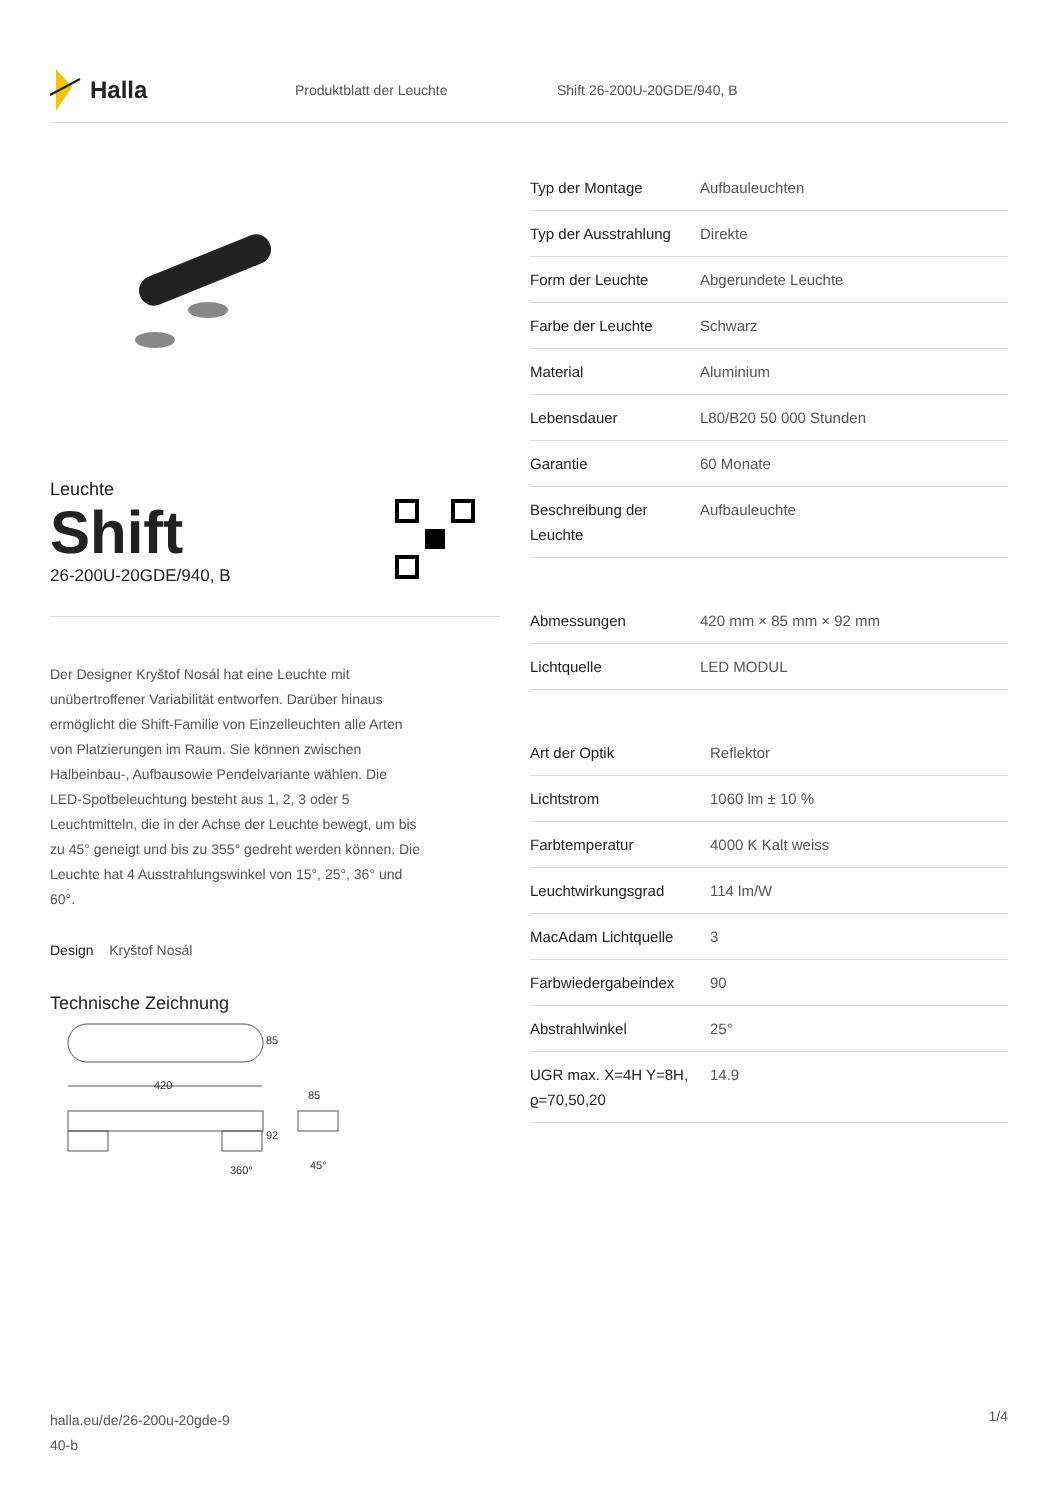Halla
Produktblatt der Leuchte Shift 26-200U-20GDE/940, B
Leuchte
Shift
26-200U-20GDE/940, B
Der Designer Kryštof Nosál hat eine Leuchte mit unübertroffener Variabilität entworfen. Darüber hinaus ermöglicht die Shift-Familie von Einzelleuchten alle Arten von Platzierungen im Raum. Sie können zwischen Halbeinbau-, Aufbausowie Pendelvariante wählen. Die LED-Spotbeleuchtung besteht aus 1, 2, 3 oder 5 Leuchtmitteln, die in der Achse der Leuchte bewegt, um bis zu 45° geneigt und bis zu 355° gedreht werden können. Die Leuchte hat 4 Ausstrahlungswinkel von 15°, 25°, 36° und 60°.
Design Kryštof Nosál
Technische Zeichnung
420
85
92
85
45°
360°
| Typ der Montage | Aufbauleuchten |
| Typ der Ausstrahlung | Direkte |
| Form der Leuchte | Abgerundete Leuchte |
| Farbe der Leuchte | Schwarz |
| Material | Aluminium |
| Lebensdauer | L80/B20 50 000 Stunden |
| Garantie | 60 Monate |
| Beschreibung der Leuchte | Aufbauleuchte |
| Abmessungen | 420 mm × 85 mm × 92 mm |
| Lichtquelle | LED MODUL |
| Art der Optik | Reflektor |
| Lichtstrom | 1060 lm ± 10 % |
| Farbtemperatur | 4000 K Kalt weiss |
| Leuchtwirkungsgrad | 114 lm/W |
| MacAdam Lichtquelle | 3 |
| Farbwiedergabeindex | 90 |
| Abstrahlwinkel | 25° |
| UGR max. X=4H Y=8H, ϱ=70,50,20 | 14.9 |
halla.eu/de/26-200u-20gde-9
40-b
1/4